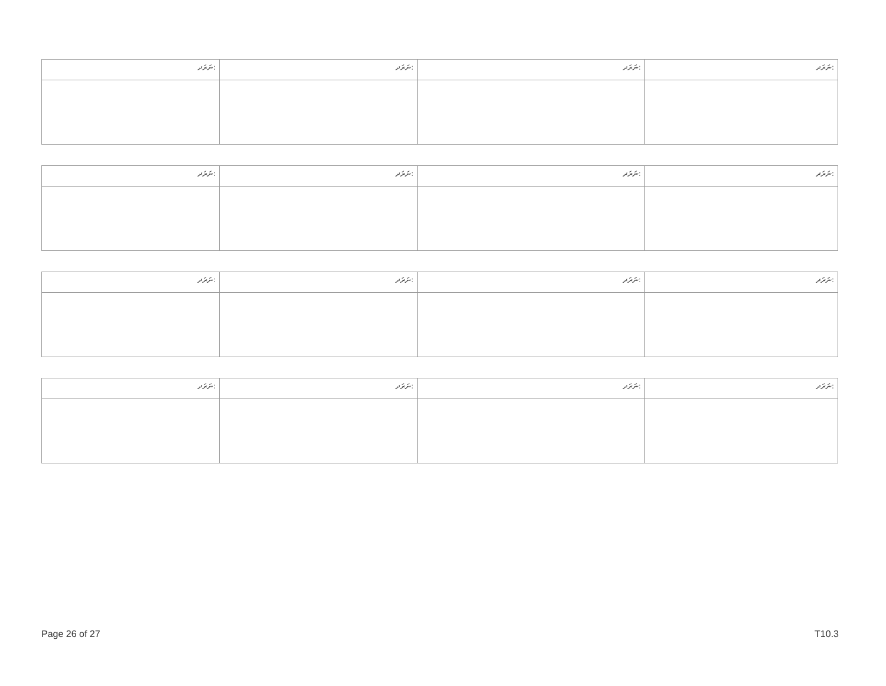| ނަރަދ: | ނަރަދ: | ނަރަދ: | ނަރަދ: |
| --- | --- | --- | --- |
| ނަރަދ: | ނަރަދ: | ނަރަދ: | ނަރަދ: |
| --- | --- | --- | --- |
| ނަރަދ: | ނަރަދ: | ނަރަދ: | ނަރަދ: |
| --- | --- | --- | --- |
| ނަރަދ: | ނަރަދ: | ނަރަދ: | ނަރަދ: |
| --- | --- | --- | --- |
Page 26 of 27 T10.3